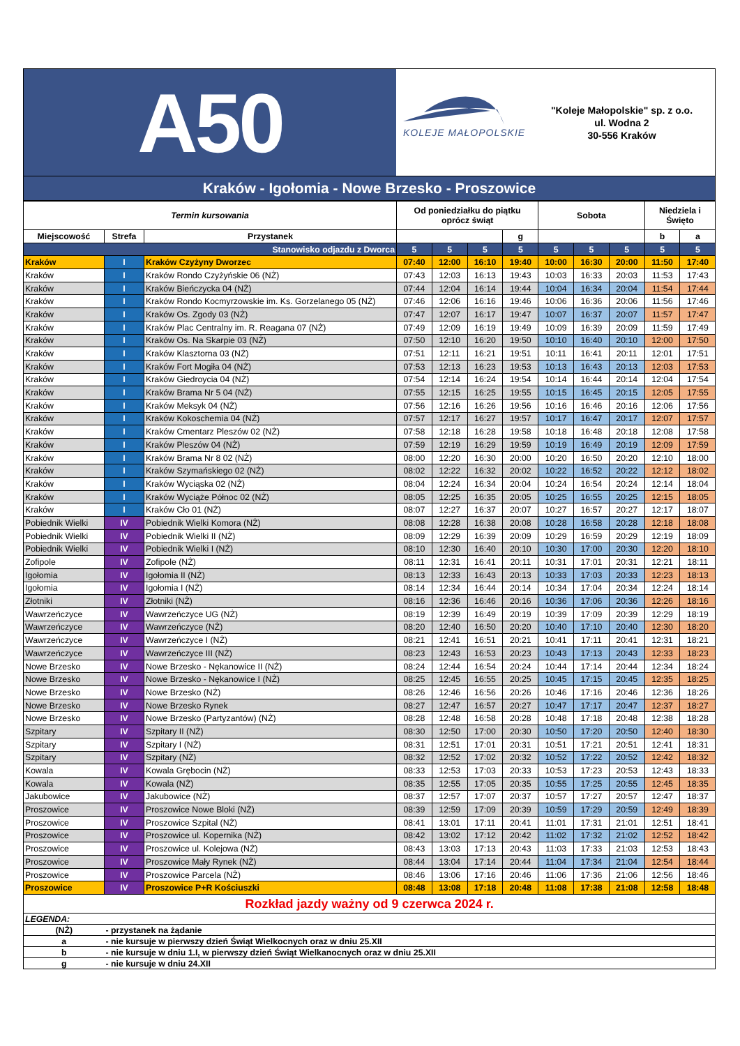A50
KOLEJE MAŁOPOLSKIE
"Koleje Małopolskie" sp. z o.o.
ul. Wodna 2
30-556 Kraków
Kraków - Igołomia - Nowe Brzesko - Proszowice
| Termin kursowania | | | Od poniedziałku do piątku oprócz świąt | | | | Sobota | | | Niedziela i Święto | |
| --- | --- | --- | --- | --- | --- | --- | --- | --- | --- | --- | --- |
| Miejscowość | Strefa | Przystanek | | | | g | | | | b | a |
| Stanowisko odjazdu z Dworca | | | 5 | 5 | 5 | 5 | 5 | 5 | 5 | 5 | 5 |
| Kraków | I | Kraków Czyżyny Dworzec | 07:40 | 12:00 | 16:10 | 19:40 | 10:00 | 16:30 | 20:00 | 11:50 | 17:40 |
| Kraków | I | Kraków Rondo Czyżyńskie 06 (NŻ) | 07:43 | 12:03 | 16:13 | 19:43 | 10:03 | 16:33 | 20:03 | 11:53 | 17:43 |
| Kraków | I | Kraków Bieńczycka 04 (NŻ) | 07:44 | 12:04 | 16:14 | 19:44 | 10:04 | 16:34 | 20:04 | 11:54 | 17:44 |
| Kraków | I | Kraków Rondo Kocmyrzowskie im. Ks. Gorzelanego 05 (NŻ) | 07:46 | 12:06 | 16:16 | 19:46 | 10:06 | 16:36 | 20:06 | 11:56 | 17:46 |
| Kraków | I | Kraków Os. Zgody 03 (NŻ) | 07:47 | 12:07 | 16:17 | 19:47 | 10:07 | 16:37 | 20:07 | 11:57 | 17:47 |
| Kraków | I | Kraków Plac Centralny im. R. Reagana 07 (NŻ) | 07:49 | 12:09 | 16:19 | 19:49 | 10:09 | 16:39 | 20:09 | 11:59 | 17:49 |
| Kraków | I | Kraków Os. Na Skarpie 03 (NŻ) | 07:50 | 12:10 | 16:20 | 19:50 | 10:10 | 16:40 | 20:10 | 12:00 | 17:50 |
| Kraków | I | Kraków Klasztorna 03 (NŻ) | 07:51 | 12:11 | 16:21 | 19:51 | 10:11 | 16:41 | 20:11 | 12:01 | 17:51 |
| Kraków | I | Kraków Fort Mogiła 04 (NŻ) | 07:53 | 12:13 | 16:23 | 19:53 | 10:13 | 16:43 | 20:13 | 12:03 | 17:53 |
| Kraków | I | Kraków Giedroycia 04 (NŻ) | 07:54 | 12:14 | 16:24 | 19:54 | 10:14 | 16:44 | 20:14 | 12:04 | 17:54 |
| Kraków | I | Kraków Brama Nr 5 04 (NŻ) | 07:55 | 12:15 | 16:25 | 19:55 | 10:15 | 16:45 | 20:15 | 12:05 | 17:55 |
| Kraków | I | Kraków Meksyk 04 (NŻ) | 07:56 | 12:16 | 16:26 | 19:56 | 10:16 | 16:46 | 20:16 | 12:06 | 17:56 |
| Kraków | I | Kraków Kokoschemia 04 (NŻ) | 07:57 | 12:17 | 16:27 | 19:57 | 10:17 | 16:47 | 20:17 | 12:07 | 17:57 |
| Kraków | I | Kraków Cmentarz Pleszów 02 (NŻ) | 07:58 | 12:18 | 16:28 | 19:58 | 10:18 | 16:48 | 20:18 | 12:08 | 17:58 |
| Kraków | I | Kraków Pleszów 04 (NŻ) | 07:59 | 12:19 | 16:29 | 19:59 | 10:19 | 16:49 | 20:19 | 12:09 | 17:59 |
| Kraków | I | Kraków Brama Nr 8 02 (NŻ) | 08:00 | 12:20 | 16:30 | 20:00 | 10:20 | 16:50 | 20:20 | 12:10 | 18:00 |
| Kraków | I | Kraków Szymańskiego 02 (NŻ) | 08:02 | 12:22 | 16:32 | 20:02 | 10:22 | 16:52 | 20:22 | 12:12 | 18:02 |
| Kraków | I | Kraków Wyciąska 02 (NŻ) | 08:04 | 12:24 | 16:34 | 20:04 | 10:24 | 16:54 | 20:24 | 12:14 | 18:04 |
| Kraków | I | Kraków Wyciąże Północ 02 (NŻ) | 08:05 | 12:25 | 16:35 | 20:05 | 10:25 | 16:55 | 20:25 | 12:15 | 18:05 |
| Kraków | I | Kraków Cło 01 (NŻ) | 08:07 | 12:27 | 16:37 | 20:07 | 10:27 | 16:57 | 20:27 | 12:17 | 18:07 |
| Pobiednik Wielki | IV | Pobiednik Wielki Komora (NŻ) | 08:08 | 12:28 | 16:38 | 20:08 | 10:28 | 16:58 | 20:28 | 12:18 | 18:08 |
| Pobiednik Wielki | IV | Pobiednik Wielki II (NŻ) | 08:09 | 12:29 | 16:39 | 20:09 | 10:29 | 16:59 | 20:29 | 12:19 | 18:09 |
| Pobiednik Wielki | IV | Pobiednik Wielki I (NŻ) | 08:10 | 12:30 | 16:40 | 20:10 | 10:30 | 17:00 | 20:30 | 12:20 | 18:10 |
| Zofipole | IV | Zofipole (NŻ) | 08:11 | 12:31 | 16:41 | 20:11 | 10:31 | 17:01 | 20:31 | 12:21 | 18:11 |
| Igołomia | IV | Igołomia II (NŻ) | 08:13 | 12:33 | 16:43 | 20:13 | 10:33 | 17:03 | 20:33 | 12:23 | 18:13 |
| Igołomia | IV | Igołomia I (NŻ) | 08:14 | 12:34 | 16:44 | 20:14 | 10:34 | 17:04 | 20:34 | 12:24 | 18:14 |
| Złotniki | IV | Złotniki (NŻ) | 08:16 | 12:36 | 16:46 | 20:16 | 10:36 | 17:06 | 20:36 | 12:26 | 18:16 |
| Wawrzeńczyce | IV | Wawrzeńczyce UG (NŻ) | 08:19 | 12:39 | 16:49 | 20:19 | 10:39 | 17:09 | 20:39 | 12:29 | 18:19 |
| Wawrzeńczyce | IV | Wawrzeńczyce (NŻ) | 08:20 | 12:40 | 16:50 | 20:20 | 10:40 | 17:10 | 20:40 | 12:30 | 18:20 |
| Wawrzeńczyce | IV | Wawrzeńczyce I (NŻ) | 08:21 | 12:41 | 16:51 | 20:21 | 10:41 | 17:11 | 20:41 | 12:31 | 18:21 |
| Wawrzeńczyce | IV | Wawrzeńczyce III (NŻ) | 08:23 | 12:43 | 16:53 | 20:23 | 10:43 | 17:13 | 20:43 | 12:33 | 18:23 |
| Nowe Brzesko | IV | Nowe Brzesko - Nękanowice II (NŻ) | 08:24 | 12:44 | 16:54 | 20:24 | 10:44 | 17:14 | 20:44 | 12:34 | 18:24 |
| Nowe Brzesko | IV | Nowe Brzesko - Nękanowice I (NŻ) | 08:25 | 12:45 | 16:55 | 20:25 | 10:45 | 17:15 | 20:45 | 12:35 | 18:25 |
| Nowe Brzesko | IV | Nowe Brzesko (NŻ) | 08:26 | 12:46 | 16:56 | 20:26 | 10:46 | 17:16 | 20:46 | 12:36 | 18:26 |
| Nowe Brzesko | IV | Nowe Brzesko Rynek | 08:27 | 12:47 | 16:57 | 20:27 | 10:47 | 17:17 | 20:47 | 12:37 | 18:27 |
| Nowe Brzesko | IV | Nowe Brzesko (Partyzantów) (NŻ) | 08:28 | 12:48 | 16:58 | 20:28 | 10:48 | 17:18 | 20:48 | 12:38 | 18:28 |
| Szpitary | IV | Szpitary II (NŻ) | 08:30 | 12:50 | 17:00 | 20:30 | 10:50 | 17:20 | 20:50 | 12:40 | 18:30 |
| Szpitary | IV | Szpitary I (NŻ) | 08:31 | 12:51 | 17:01 | 20:31 | 10:51 | 17:21 | 20:51 | 12:41 | 18:31 |
| Szpitary | IV | Szpitary (NŻ) | 08:32 | 12:52 | 17:02 | 20:32 | 10:52 | 17:22 | 20:52 | 12:42 | 18:32 |
| Kowala | IV | Kowala Grębocin (NŻ) | 08:33 | 12:53 | 17:03 | 20:33 | 10:53 | 17:23 | 20:53 | 12:43 | 18:33 |
| Kowala | IV | Kowala (NŻ) | 08:35 | 12:55 | 17:05 | 20:35 | 10:55 | 17:25 | 20:55 | 12:45 | 18:35 |
| Jakubowice | IV | Jakubowice (NŻ) | 08:37 | 12:57 | 17:07 | 20:37 | 10:57 | 17:27 | 20:57 | 12:47 | 18:37 |
| Proszowice | IV | Proszowice Nowe Bloki (NŻ) | 08:39 | 12:59 | 17:09 | 20:39 | 10:59 | 17:29 | 20:59 | 12:49 | 18:39 |
| Proszowice | IV | Proszowice Szpital (NŻ) | 08:41 | 13:01 | 17:11 | 20:41 | 11:01 | 17:31 | 21:01 | 12:51 | 18:41 |
| Proszowice | IV | Proszowice ul. Kopernika (NŻ) | 08:42 | 13:02 | 17:12 | 20:42 | 11:02 | 17:32 | 21:02 | 12:52 | 18:42 |
| Proszowice | IV | Proszowice ul. Kolejowa (NŻ) | 08:43 | 13:03 | 17:13 | 20:43 | 11:03 | 17:33 | 21:03 | 12:53 | 18:43 |
| Proszowice | IV | Proszowice Mały Rynek (NŻ) | 08:44 | 13:04 | 17:14 | 20:44 | 11:04 | 17:34 | 21:04 | 12:54 | 18:44 |
| Proszowice | IV | Proszowice Parcela (NŻ) | 08:46 | 13:06 | 17:16 | 20:46 | 11:06 | 17:36 | 21:06 | 12:56 | 18:46 |
| Proszowice | IV | Proszowice P+R Kościuszki | 08:48 | 13:08 | 17:18 | 20:48 | 11:08 | 17:38 | 21:08 | 12:58 | 18:48 |
| Rozkład jazdy ważny od 9 czerwca 2024 r. | | | | | | | | | | | |
| LEGENDA: | | | | | | | | | | | |
| (NŻ) | - przystanek na żądanie | | | | | | | | | | |
| a | - nie kursuje w pierwszy dzień Świąt Wielkocnych oraz w dniu 25.XII | | | | | | | | | | |
| b | - nie kursuje w dniu 1.I, w pierwszy dzień Świąt Wielkanocnych oraz w dniu 25.XII | | | | | | | | | | |
| g | - nie kursuje w dniu 24.XII | | | | | | | | | | |